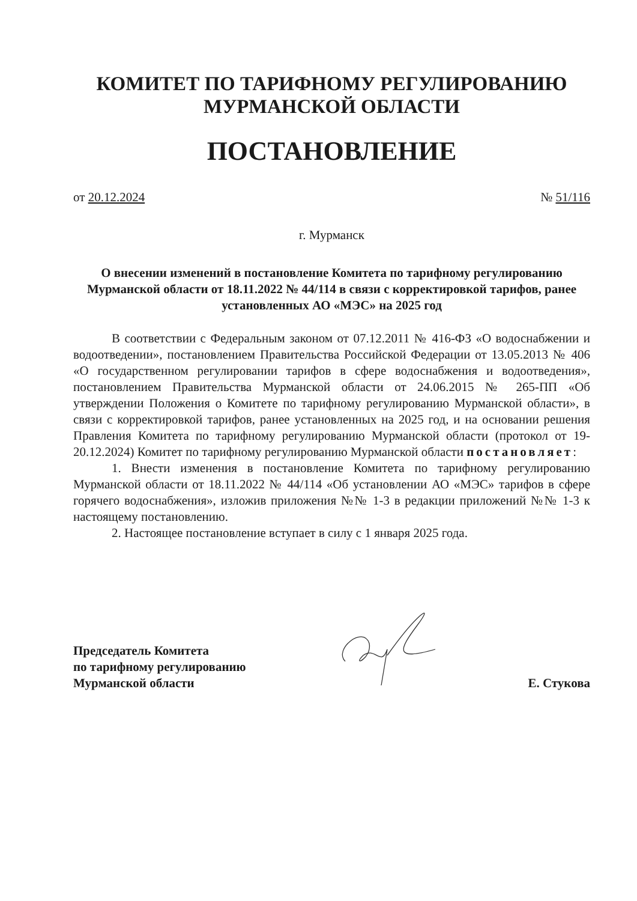КОМИТЕТ ПО ТАРИФНОМУ РЕГУЛИРОВАНИЮ
МУРМАНСКОЙ ОБЛАСТИ
ПОСТАНОВЛЕНИЕ
от 20.12.2024 № 51/116
г. Мурманск
О внесении изменений в постановление Комитета по тарифному регулированию Мурманской области от 18.11.2022 № 44/114 в связи с корректировкой тарифов, ранее установленных АО «МЭС» на 2025 год
В соответствии с Федеральным законом от 07.12.2011 № 416-ФЗ «О водоснабжении и водоотведении», постановлением Правительства Российской Федерации от 13.05.2013 № 406 «О государственном регулировании тарифов в сфере водоснабжения и водоотведения», постановлением Правительства Мурманской области от 24.06.2015 № 265-ПП «Об утверждении Положения о Комитете по тарифному регулированию Мурманской области», в связи с корректировкой тарифов, ранее установленных на 2025 год, и на основании решения Правления Комитета по тарифному регулированию Мурманской области (протокол от 19-20.12.2024) Комитет по тарифному регулированию Мурманской области постановляет:
1. Внести изменения в постановление Комитета по тарифному регулированию Мурманской области от 18.11.2022 № 44/114 «Об установлении АО «МЭС» тарифов в сфере горячего водоснабжения», изложив приложения №№ 1-3 в редакции приложений №№ 1-3 к настоящему постановлению.
2. Настоящее постановление вступает в силу с 1 января 2025 года.
Председатель Комитета
по тарифному регулированию
Мурманской области
Е. Стукова